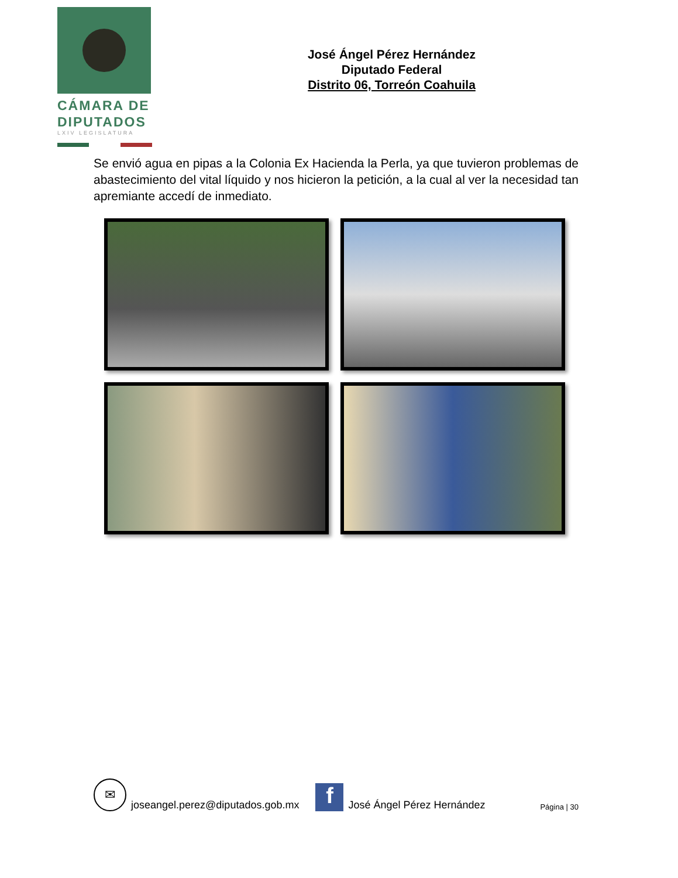CÁMARA DE
DIPUTADOS
LXIV LEGISLATURA
José Ángel Pérez Hernández
Diputado Federal
Distrito 06, Torreón Coahuila
Se envió agua en pipas a la Colonia Ex Hacienda la Perla, ya que tuvieron problemas de abastecimiento del vital líquido y nos hicieron la petición, a la cual al ver la necesidad tan apremiante accedí de inmediato.
✉
joseangel.perez@diputados.gob.mx
f
José Ángel Pérez Hernández Página | 30